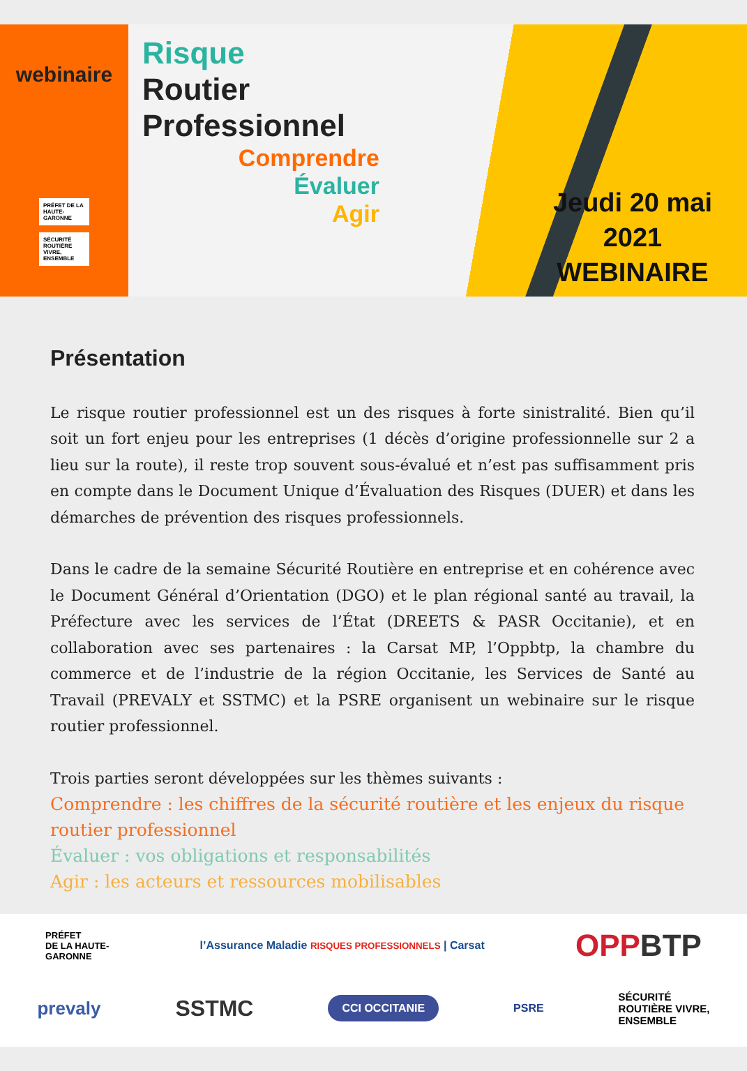webinaire
PRÉFET DE LA HAUTE-GARONNE
SÉCURITÉ ROUTIÈRE VIVRE, ENSEMBLE
Risque
Routier
Professionnel
Comprendre
Évaluer
Agir
Jeudi 20 mai
2021
WEBINAIRE
Présentation
Le risque routier professionnel est un des risques à forte sinistralité. Bien qu’il soit un fort enjeu pour les entreprises (1 décès d’origine professionnelle sur 2 a lieu sur la route), il reste trop souvent sous-évalué et n’est pas suffisamment pris en compte dans le Document Unique d’Évaluation des Risques (DUER) et dans les démarches de prévention des risques professionnels.
Dans le cadre de la semaine Sécurité Routière en entreprise et en cohérence avec le Document Général d’Orientation (DGO) et le plan régional santé au travail, la Préfecture avec les services de l’État (DREETS & PASR Occitanie), et en collaboration avec ses partenaires : la Carsat MP, l’Oppbtp, la chambre du commerce et de l’industrie de la région Occitanie, les Services de Santé au Travail (PREVALY et SSTMC) et la PSRE organisent un webinaire sur le risque routier professionnel.
Trois parties seront développées sur les thèmes suivants :
Comprendre : les chiffres de la sécurité routière et les enjeux du risque routier professionnel
Évaluer : vos obligations et responsabilités
Agir : les acteurs et ressources mobilisables
PRÉFET
DE LA HAUTE-
GARONNE l’Assurance Maladie RISQUES PROFESSIONNELS | Carsat OPPBTP
prevaly SSTMC CCI OCCITANIE PSRE SÉCURITÉ
ROUTIÈRE VIVRE,
ENSEMBLE